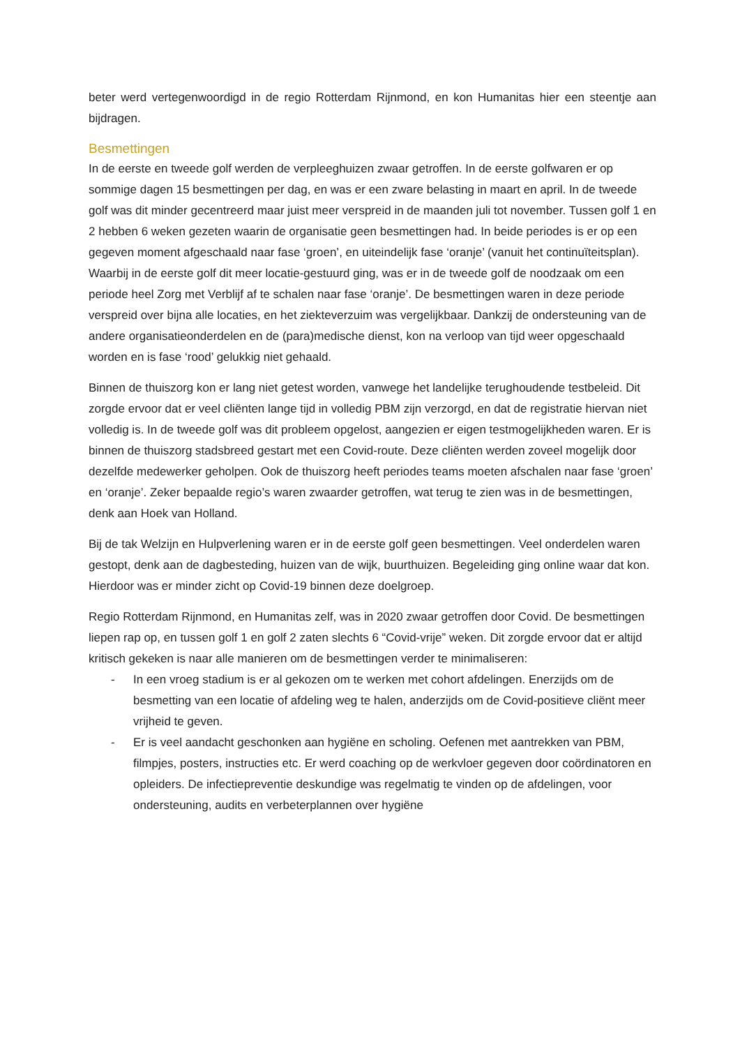beter werd vertegenwoordigd in de regio Rotterdam Rijnmond, en kon Humanitas hier een steentje aan bijdragen.
Besmettingen
In de eerste en tweede golf werden de verpleeghuizen zwaar getroffen. In de eerste golfwaren er op sommige dagen 15 besmettingen per dag, en was er een zware belasting in maart en april. In de tweede golf was dit minder gecentreerd maar juist meer verspreid in de maanden juli tot november. Tussen golf 1 en 2 hebben 6 weken gezeten waarin de organisatie geen besmettingen had. In beide periodes is er op een gegeven moment afgeschaald naar fase ‘groen’, en uiteindelijk fase ‘oranje’ (vanuit het continuïteitsplan). Waarbij in de eerste golf dit meer locatie-gestuurd ging, was er in de tweede golf de noodzaak om een periode heel Zorg met Verblijf af te schalen naar fase ‘oranje’. De besmettingen waren in deze periode verspreid over bijna alle locaties, en het ziekteverzuim was vergelijkbaar. Dankzij de ondersteuning van de andere organisatieonderdelen en de (para)medische dienst, kon na verloop van tijd weer opgeschaald worden en is fase ‘rood’ gelukkig niet gehaald.
Binnen de thuiszorg kon er lang niet getest worden, vanwege het landelijke terughoudende testbeleid. Dit zorgde ervoor dat er veel cliënten lange tijd in volledig PBM zijn verzorgd, en dat de registratie hiervan niet volledig is. In de tweede golf was dit probleem opgelost, aangezien er eigen testmogelijkheden waren. Er is binnen de thuiszorg stadsbreed gestart met een Covid-route. Deze cliënten werden zoveel mogelijk door dezelfde medewerker geholpen. Ook de thuiszorg heeft periodes teams moeten afschalen naar fase ‘groen’ en ‘oranje’. Zeker bepaalde regio’s waren zwaarder getroffen, wat terug te zien was in de besmettingen, denk aan Hoek van Holland.
Bij de tak Welzijn en Hulpverlening waren er in de eerste golf geen besmettingen. Veel onderdelen waren gestopt, denk aan de dagbesteding, huizen van de wijk, buurthuizen. Begeleiding ging online waar dat kon. Hierdoor was er minder zicht op Covid-19 binnen deze doelgroep.
Regio Rotterdam Rijnmond, en Humanitas zelf, was in 2020 zwaar getroffen door Covid. De besmettingen liepen rap op, en tussen golf 1 en golf 2 zaten slechts 6 “Covid-vrije” weken. Dit zorgde ervoor dat er altijd kritisch gekeken is naar alle manieren om de besmettingen verder te minimaliseren:
- In een vroeg stadium is er al gekozen om te werken met cohort afdelingen. Enerzijds om de besmetting van een locatie of afdeling weg te halen, anderzijds om de Covid-positieve cliënt meer vrijheid te geven.
- Er is veel aandacht geschonken aan hygiëne en scholing. Oefenen met aantrekken van PBM, filmpjes, posters, instructies etc. Er werd coaching op de werkvloer gegeven door coördinatoren en opleiders. De infectiepreventie deskundige was regelmatig te vinden op de afdelingen, voor ondersteuning, audits en verbeterplannen over hygiëne